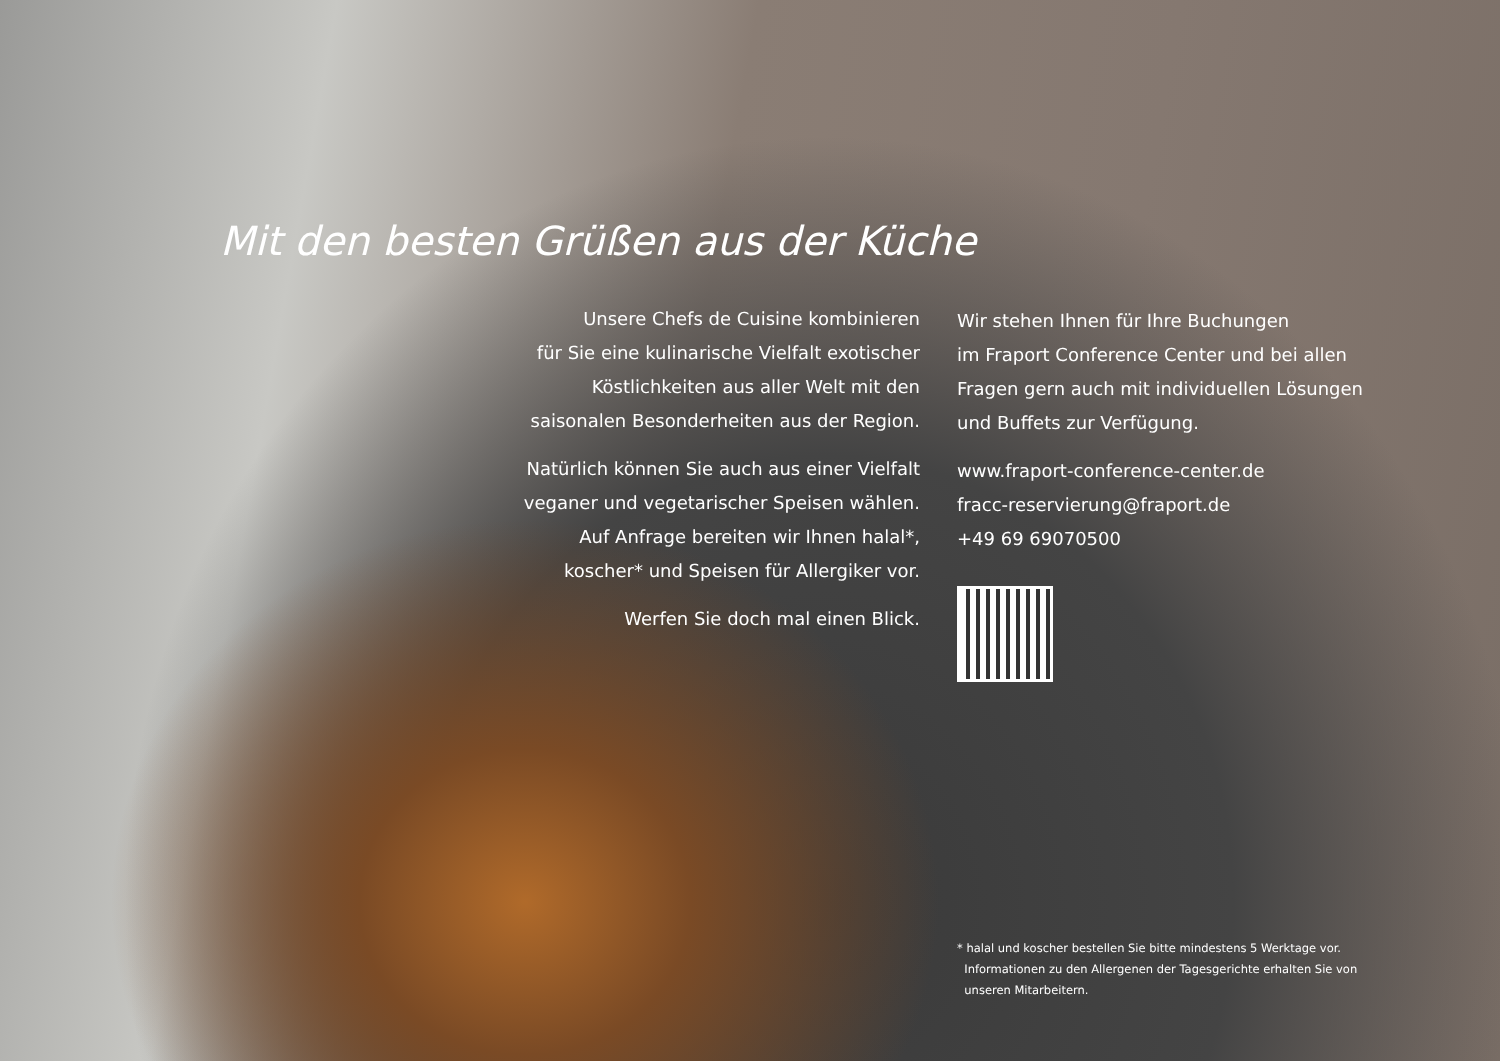Mit den besten Grüßen aus der Küche
Unsere Chefs de Cuisine kombinieren
für Sie eine kulinarische Vielfalt exotischer
Köstlichkeiten aus aller Welt mit den
saisonalen Besonderheiten aus der Region.
Natürlich können Sie auch aus einer Vielfalt
veganer und vegetarischer Speisen wählen.
Auf Anfrage bereiten wir Ihnen halal*,
koscher* und Speisen für Allergiker vor.
Werfen Sie doch mal einen Blick.
Wir stehen Ihnen für Ihre Buchungen
im Fraport Conference Center und bei allen
Fragen gern auch mit individuellen Lösungen
und Buffets zur Verfügung.
www.fraport-conference-center.de
fracc-reservierung@fraport.de
+49 69 69070500
* halal und koscher bestellen Sie bitte mindestens 5 Werktage vor.
Informationen zu den Allergenen der Tagesgerichte erhalten Sie von
unseren Mitarbeitern.